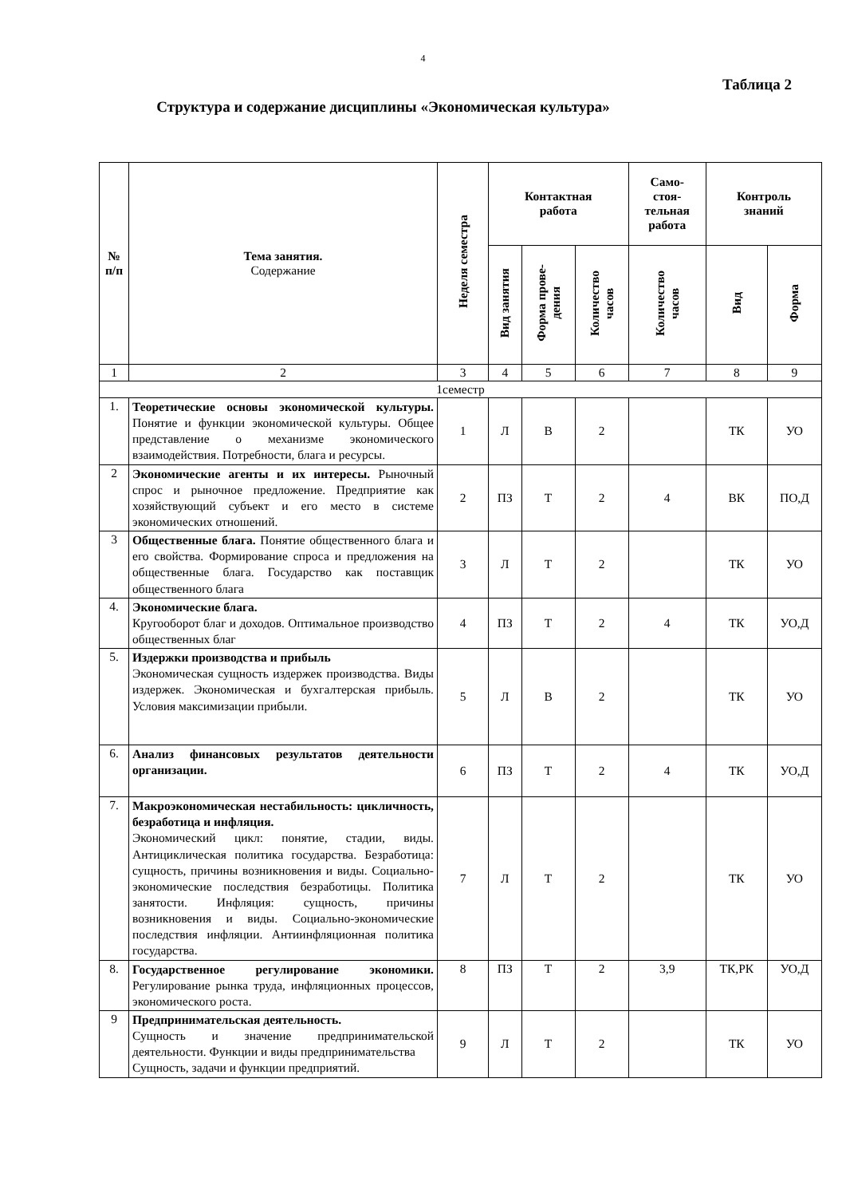4
Таблица 2
Структура и содержание дисциплины «Экономическая культура»
| № п/п | Тема занятия. Содержание | Неделя семестра | Контактная работа | | | Само- стоя- тельная работа | Контроль знаний | |
| --- | --- | --- | --- | --- | --- | --- | --- | --- |
| | | | Вид занятия | Форма прове- дения | Количество часов | Количество часов | Вид | Форма |
| 1 | 2 | 3 | 4 | 5 | 6 | 7 | 8 | 9 |
| 1семестр | | | | | | | | |
| 1. | Теоретические основы экономической культуры. Понятие и функции экономической культуры. Общее представление о механизме экономического взаимодействия. Потребности, блага и ресурсы. | 1 | Л | В | 2 | | ТК | УО |
| 2 | Экономические агенты и их интересы. Рыночный спрос и рыночное предложение. Предприятие как хозяйствующий субъект и его место в системе экономических отношений. | 2 | ПЗ | Т | 2 | 4 | ВК | ПО,Д |
| 3 | Общественные блага. Понятие общественного блага и его свойства. Формирование спроса и предложения на общественные блага. Государство как поставщик общественного блага | 3 | Л | Т | 2 | | ТК | УО |
| 4. | Экономические блага. Кругооборот благ и доходов. Оптимальное производство общественных благ | 4 | ПЗ | Т | 2 | 4 | ТК | УО,Д |
| 5. | Издержки производства и прибыль Экономическая сущность издержек производства. Виды издержек. Экономическая и бухгалтерская прибыль. Условия максимизации прибыли. | 5 | Л | В | 2 | | ТК | УО |
| 6. | Анализ финансовых результатов деятельности организации. | 6 | ПЗ | Т | 2 | 4 | ТК | УО,Д |
| 7. | Макроэкономическая нестабильность: цикличность, безработица и инфляция. Экономический цикл: понятие, стадии, виды. Антициклическая политика государства. Безработица: сущность, причины возникновения и виды. Социально-экономические последствия безработицы. Политика занятости. Инфляция: сущность, причины возникновения и виды. Социально-экономические последствия инфляции. Антиинфляционная политика государства. | 7 | Л | Т | 2 | | ТК | УО |
| 8. | Государственное регулирование экономики. Регулирование рынка труда, инфляционных процессов, экономического роста. | 8 | ПЗ | Т | 2 | 3,9 | ТК,РК | УО,Д |
| 9 | Предпринимательская деятельность. Сущность и значение предпринимательской деятельности. Функции и виды предпринимательства Сущность, задачи и функции предприятий. | 9 | Л | Т | 2 | | ТК | УО |